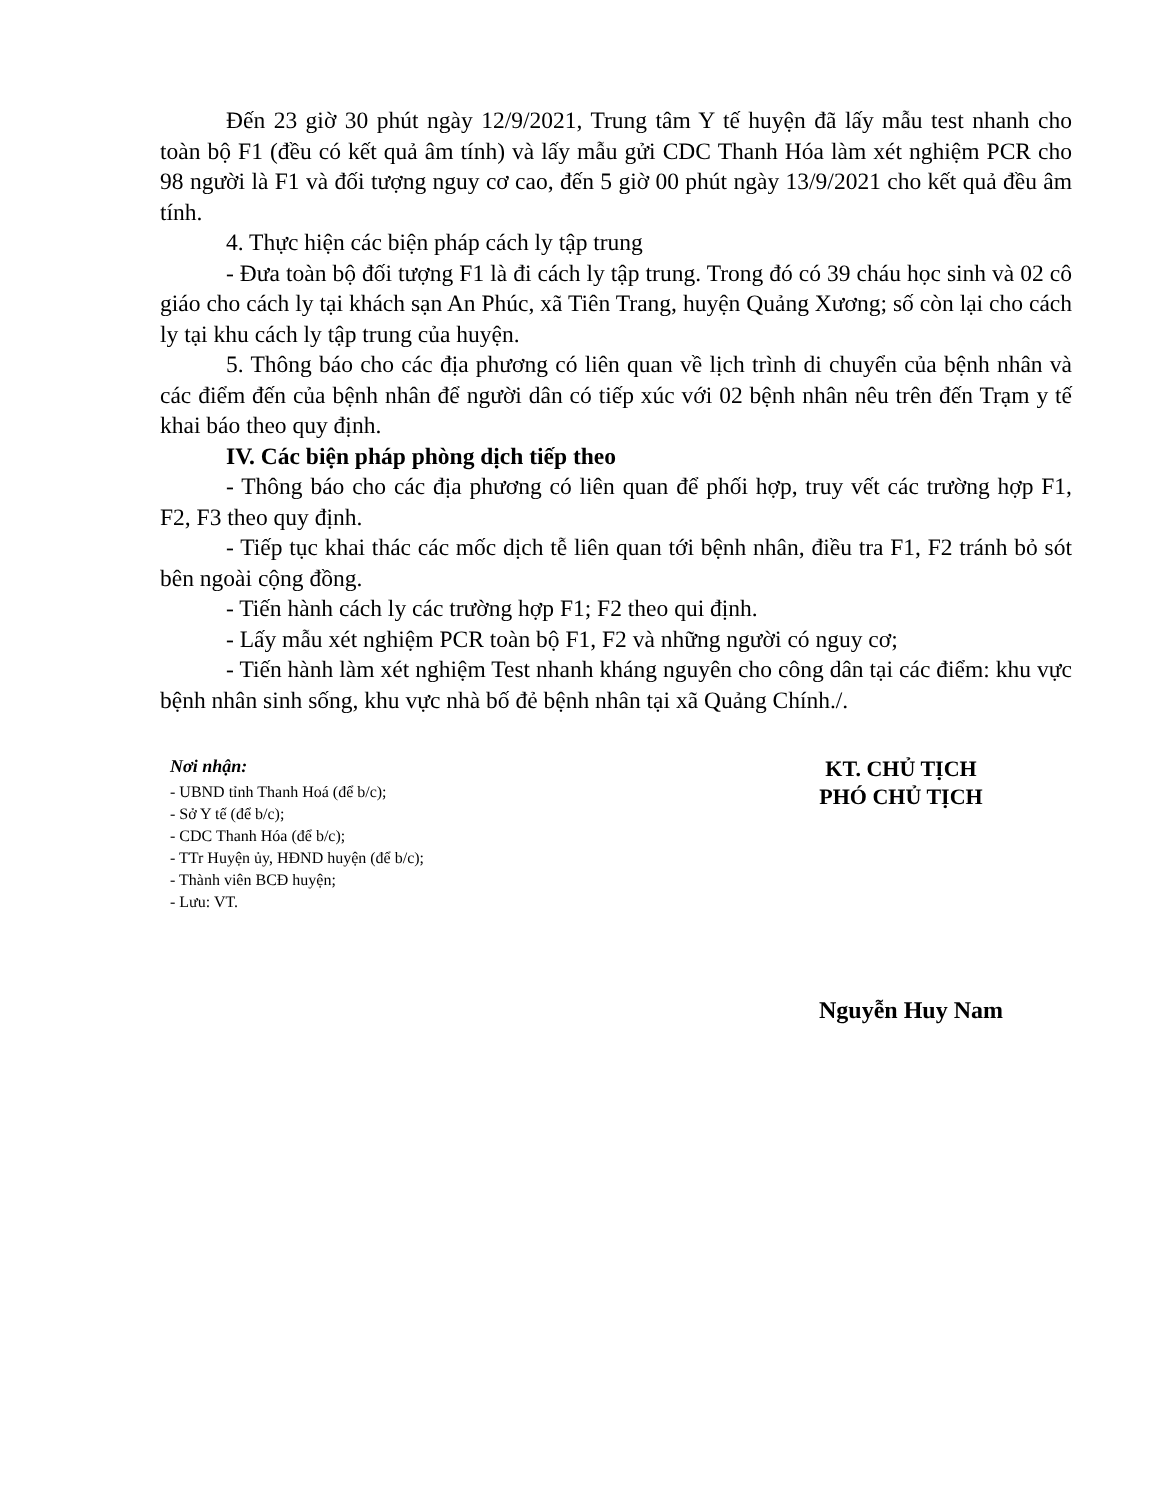Đến 23 giờ 30 phút ngày 12/9/2021, Trung tâm Y tế huyện đã lấy mẫu test nhanh cho toàn bộ F1 (đều có kết quả âm tính) và lấy mẫu gửi CDC Thanh Hóa làm xét nghiệm PCR cho 98 người là F1 và đối tượng nguy cơ cao, đến 5 giờ 00 phút ngày 13/9/2021 cho kết quả đều âm tính.
4. Thực hiện các biện pháp cách ly tập trung
- Đưa toàn bộ đối tượng F1 là đi cách ly tập trung. Trong đó có 39 cháu học sinh và 02 cô giáo cho cách ly tại khách sạn An Phúc, xã Tiên Trang, huyện Quảng Xương; số còn lại cho cách ly tại khu cách ly tập trung của huyện.
5. Thông báo cho các địa phương có liên quan về lịch trình di chuyển của bệnh nhân và các điểm đến của bệnh nhân để người dân có tiếp xúc với 02 bệnh nhân nêu trên đến Trạm y tế khai báo theo quy định.
IV. Các biện pháp phòng dịch tiếp theo
- Thông báo cho các địa phương có liên quan để phối hợp, truy vết các trường hợp F1, F2, F3 theo quy định.
- Tiếp tục khai thác các mốc dịch tễ liên quan tới bệnh nhân, điều tra F1, F2 tránh bỏ sót bên ngoài cộng đồng.
- Tiến hành cách ly các trường hợp F1; F2 theo qui định.
- Lấy mẫu xét nghiệm PCR toàn bộ F1, F2 và những người có nguy cơ;
- Tiến hành làm xét nghiệm Test nhanh kháng nguyên cho công dân tại các điểm: khu vực bệnh nhân sinh sống, khu vực nhà bố đẻ bệnh nhân tại xã Quảng Chính./.
Nơi nhận:
- UBND tỉnh Thanh Hoá (để b/c);
- Sở Y tế (để b/c);
- CDC Thanh Hóa (để b/c);
- TTr Huyện ủy, HĐND huyện (để b/c);
- Thành viên BCĐ huyện;
- Lưu: VT.
KT. CHỦ TỊCH
PHÓ CHỦ TỊCH
Nguyễn Huy Nam